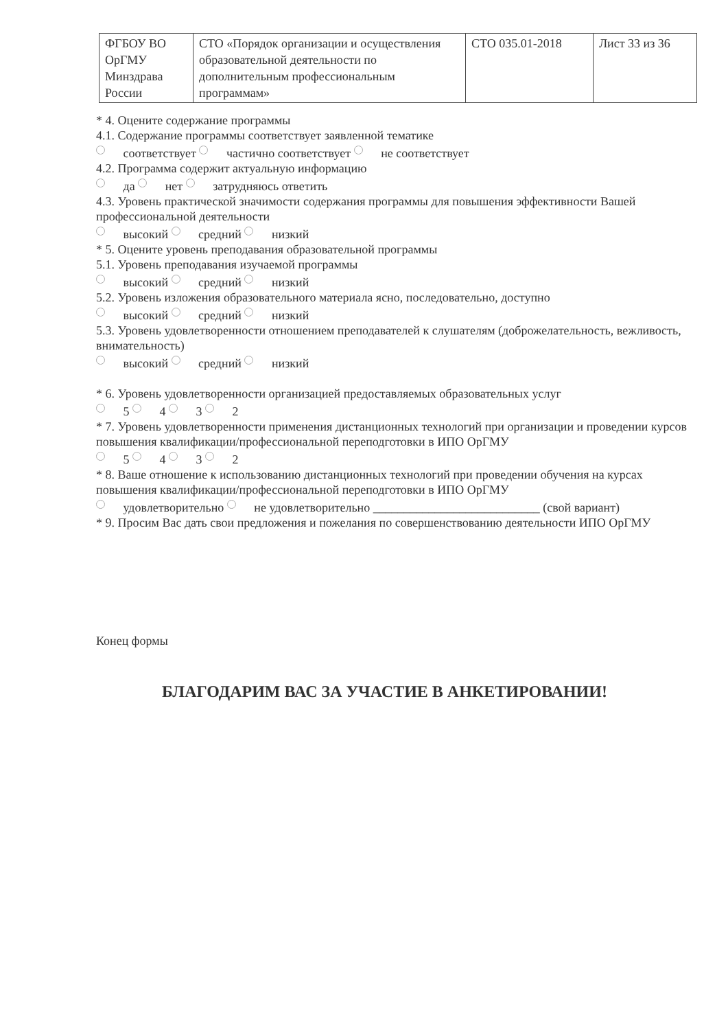| ФГБОУ ВО ОрГМУ Минздрава России | СТО «Порядок организации и осуществления образовательной деятельности по дополнительным профессиональным программам» | СТО 035.01-2018 | Лист 33 из 36 |
* 4. Оцените содержание программы
4.1. Содержание программы соответствует заявленной тематике
соответствует частично соответствует не соответствует
4.2. Программа содержит актуальную информацию
да нет затрудняюсь ответить
4.3. Уровень практической значимости содержания программы для повышения эффективности Вашей профессиональной деятельности
высокий средний низкий
* 5. Оцените уровень преподавания образовательной программы
5.1. Уровень преподавания изучаемой программы
высокий средний низкий
5.2. Уровень изложения образовательного материала ясно, последовательно, доступно
высокий средний низкий
5.3. Уровень удовлетворенности отношением преподавателей к слушателям (доброжелательность, вежливость, внимательность)
высокий средний низкий
* 6. Уровень удовлетворенности организацией предоставляемых образовательных услуг
5 4 3 2
* 7. Уровень удовлетворенности применения дистанционных технологий при организации и проведении курсов повышения квалификации/профессиональной переподготовки в ИПО ОрГМУ
5 4 3 2
* 8. Ваше отношение к использованию дистанционных технологий при проведении обучения на курсах повышения квалификации/профессиональной переподготовки в ИПО ОрГМУ
удовлетворительно не удовлетворительно ___________________________ (свой вариант)
* 9. Просим Вас дать свои предложения и пожелания по совершенствованию деятельности ИПО ОрГМУ
Конец формы
БЛАГОДАРИМ ВАС ЗА УЧАСТИЕ В АНКЕТИРОВАНИИ!